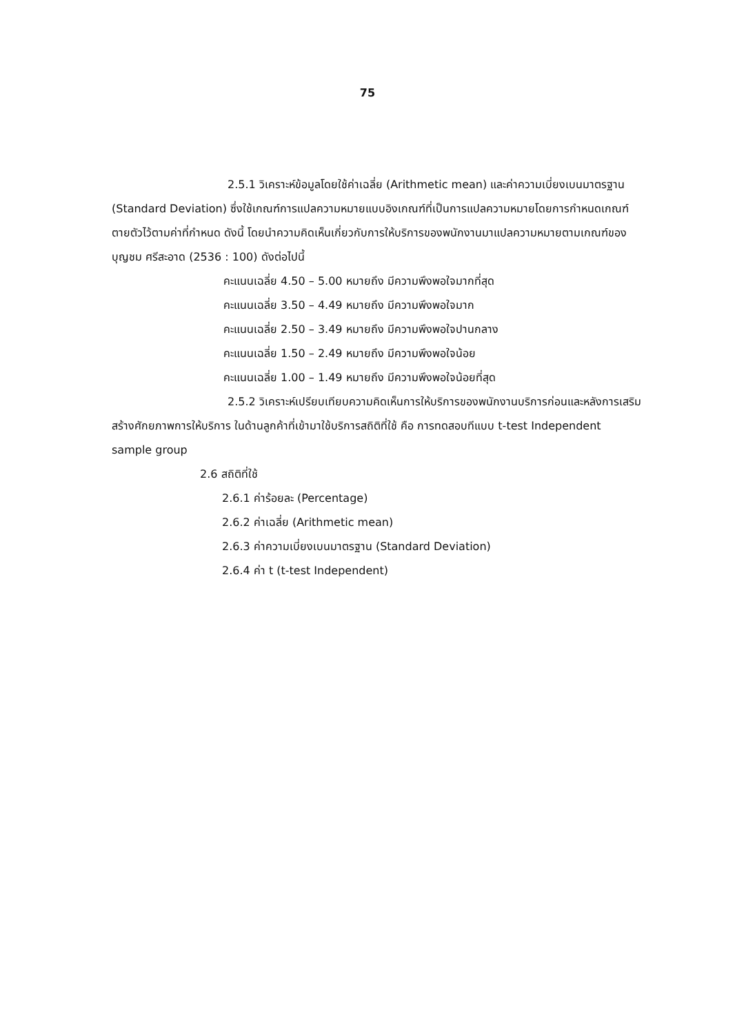75
2.5.1 วิเคราะห์ข้อมูลโดยใช้ค่าเฉลี่ย (Arithmetic mean) และค่าความเบี่ยงเบนมาตรฐาน (Standard Deviation) ซึ่งใช้เกณฑ์การแปลความหมายแบบอิงเกณฑ์ที่เป็นการแปลความหมายโดยการกำหนดเกณฑ์ตายตัวไว้ตามค่าที่กำหนด ดังนี้ โดยนำความคิดเห็นเกี่ยวกับการให้บริการของพนักงานมาแปลความหมายตามเกณฑ์ของบุญชม ศรีสะอาด (2536 : 100) ดังต่อไปนี้
คะแนนเฉลี่ย 4.50 – 5.00 หมายถึง มีความพึงพอใจมากที่สุด
คะแนนเฉลี่ย 3.50 – 4.49 หมายถึง มีความพึงพอใจมาก
คะแนนเฉลี่ย 2.50 – 3.49 หมายถึง มีความพึงพอใจปานกลาง
คะแนนเฉลี่ย 1.50 – 2.49 หมายถึง มีความพึงพอใจน้อย
คะแนนเฉลี่ย 1.00 – 1.49 หมายถึง มีความพึงพอใจน้อยที่สุด
2.5.2 วิเคราะห์เปรียบเทียบความคิดเห็นการให้บริการของพนักงานบริการก่อนและหลังการเสริมสร้างศักยภาพการให้บริการ ในด้านลูกค้าที่เข้ามาใช้บริการสถิติที่ใช้ คือ การทดสอบทีแบบ t-test Independent sample group
2.6 สถิติที่ใช้
2.6.1 ค่าร้อยละ (Percentage)
2.6.2 ค่าเฉลี่ย (Arithmetic mean)
2.6.3 ค่าความเบี่ยงเบนมาตรฐาน (Standard Deviation)
2.6.4 ค่า t (t-test Independent)